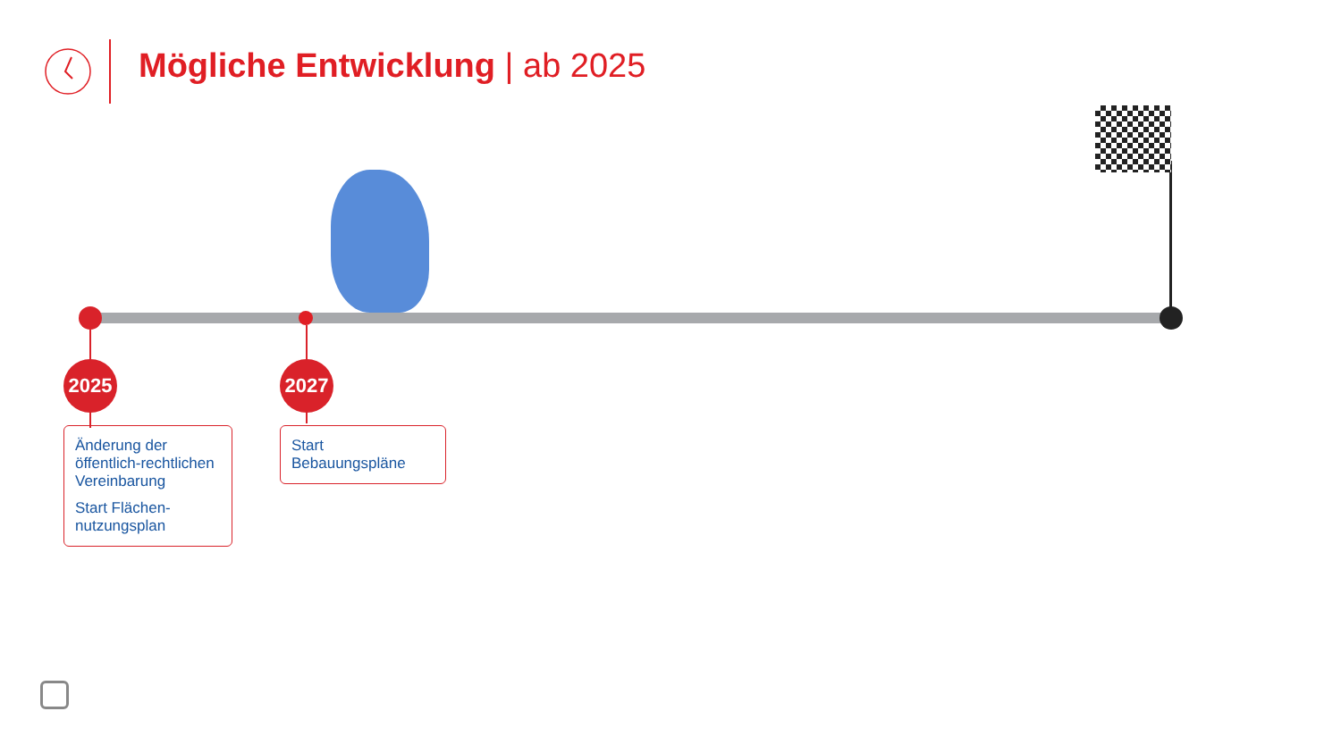Mögliche Entwicklung | ab 2025
2025 2027
Änderung der öffentlich-rechtlichen Vereinbarung
Start Flächen-nutzungsplan
Start Bebauungspläne